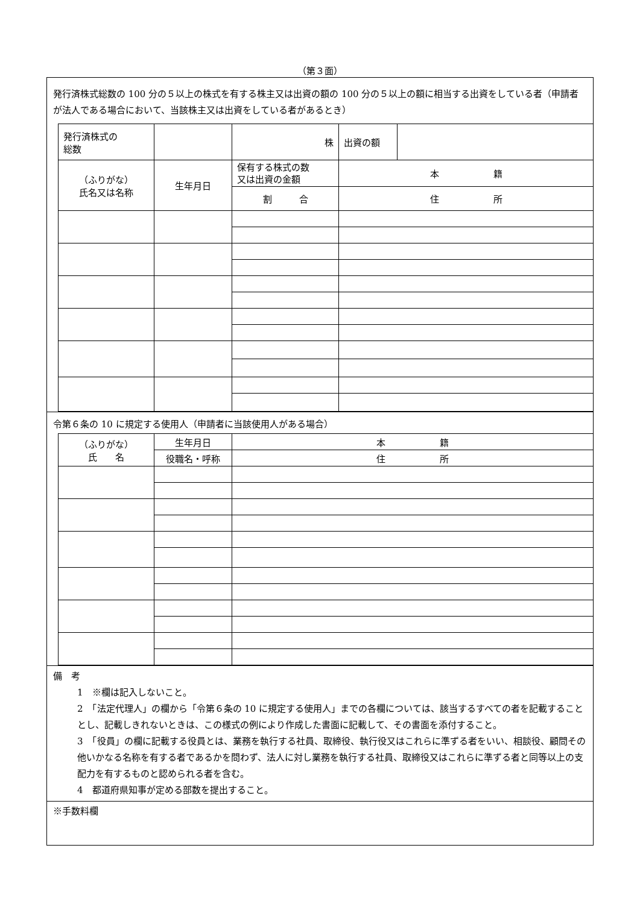（第３面）
発行済株式総数の 100 分の５以上の株式を有する株主又は出資の額の 100 分の５以上の額に相当する出資をしている者（申請者が法人である場合において、当該株主又は出資をしている者があるとき）
| 発行済株式の 総数 | | 株 | 出資の額 | |
| （ふりがな） 氏名又は名称 | 生年月日 | 保有する株式の数 又は出資の金額 | 本 籍 | |
| | | 割 合 | 住 所 | |
令第６条の 10 に規定する使用人（申請者に当該使用人がある場合）
| （ふりがな） 氏 名 | 生年月日 | 本 籍 |
| | 役職名・呼称 | 住 所 |
備　考
1　※欄は記入しないこと。
2　「法定代理人」の欄から「令第６条の 10 に規定する使用人」までの各欄については、該当するすべての者を記載することとし、記載しきれないときは、この様式の例により作成した書面に記載して、その書面を添付すること。
3　「役員」の欄に記載する役員とは、業務を執行する社員、取締役、執行役又はこれらに準ずる者をいい、相談役、顧問その他いかなる名称を有する者であるかを問わず、法人に対し業務を執行する社員、取締役又はこれらに準ずる者と同等以上の支配力を有するものと認められる者を含む。
4　都道府県知事が定める部数を提出すること。
※手数料欄